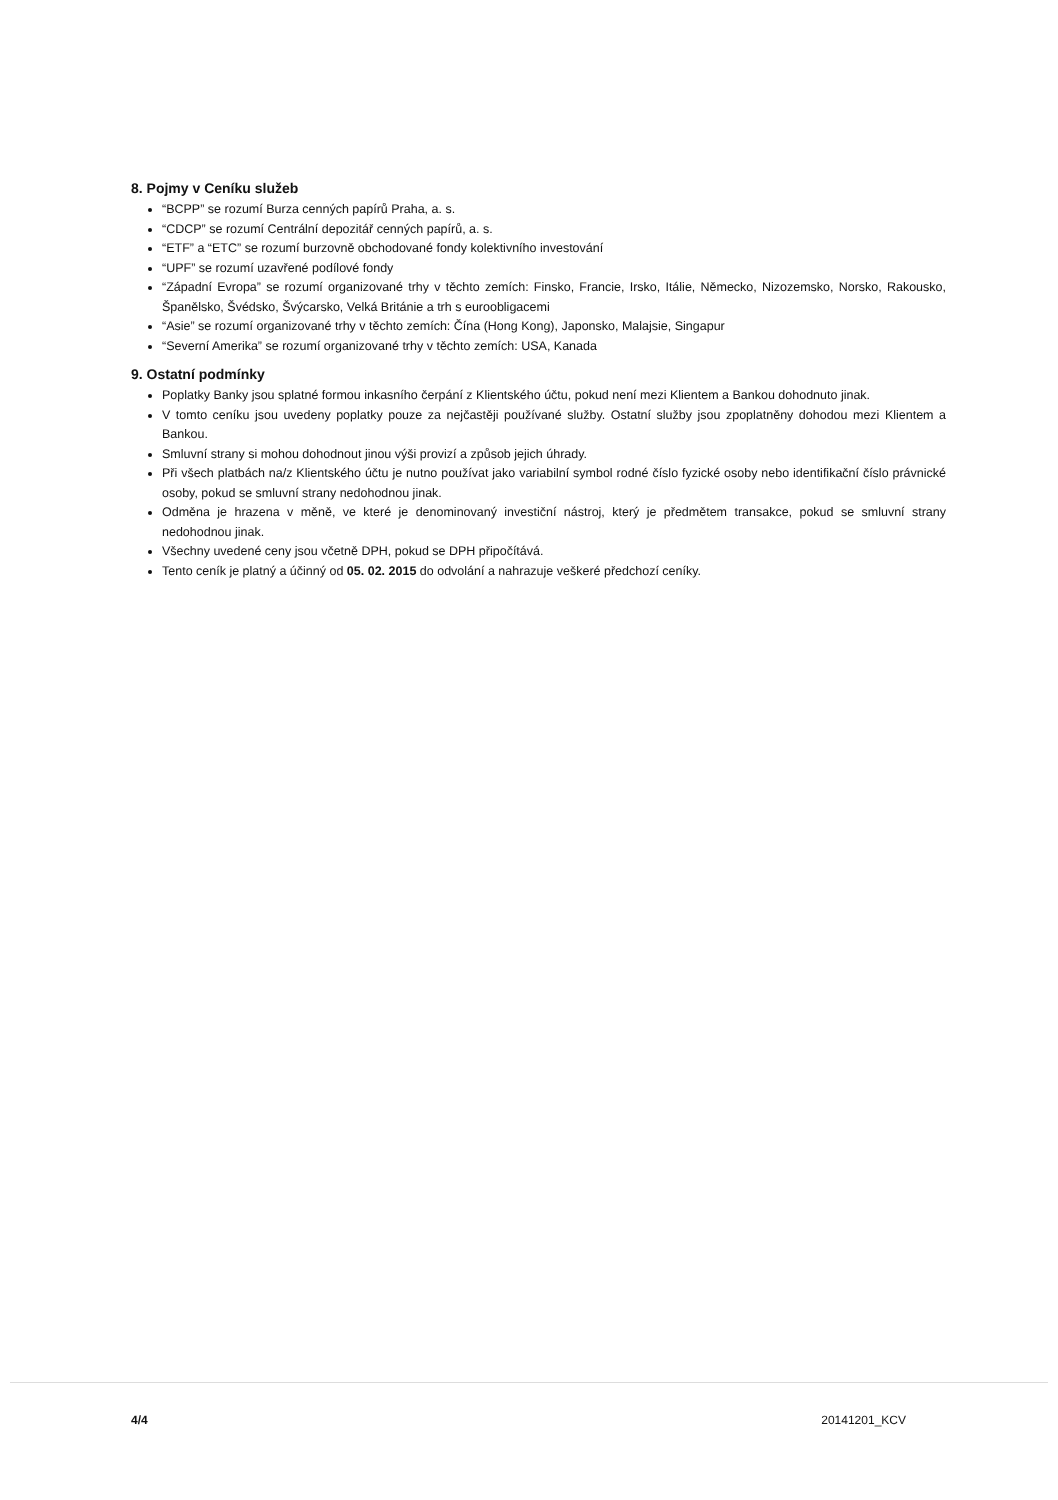8. Pojmy v Ceníku služeb
“BCPP” se rozumí Burza cenných papírů Praha, a. s.
“CDCP” se rozumí Centrální depozitář cenných papírů, a. s.
“ETF” a “ETC” se rozumí burzovně obchodované fondy kolektivního investování
“UPF” se rozumí uzavřené podílové fondy
“Západní Evropa” se rozumí organizované trhy v těchto zemích: Finsko, Francie, Irsko, Itálie, Německo, Nizozemsko, Norsko, Rakousko, Španělsko, Švédsko, Švýcarsko, Velká Británie a trh s euroobligacemi
“Asie” se rozumí organizované trhy v těchto zemích: Čína (Hong Kong), Japonsko, Malajsie, Singapur
“Severní Amerika” se rozumí organizované trhy v těchto zemích: USA, Kanada
9. Ostatní podmínky
Poplatky Banky jsou splatné formou inkasního čerpání z Klientského účtu, pokud není mezi Klientem a Bankou dohodnuto jinak.
V tomto ceníku jsou uvedeny poplatky pouze za nejčastěji používané služby. Ostatní služby jsou zpoplatněny dohodou mezi Klientem a Bankou.
Smluvní strany si mohou dohodnout jinou výši provizí a způsob jejich úhrady.
Při všech platbách na/z Klientského účtu je nutno používat jako variabilní symbol rodné číslo fyzické osoby nebo identifikační číslo právnické osoby, pokud se smluvní strany nedohodnou jinak.
Odměna je hrazena v měně, ve které je denominovaný investiční nástroj, který je předmětem transakce, pokud se smluvní strany nedohodnou jinak.
Všechny uvedené ceny jsou včetně DPH, pokud se DPH připočítává.
Tento ceník je platný a účinný od 05. 02. 2015 do odvolání a nahrazuje veškeré předchozí ceníky.
4/4 20141201_KCV